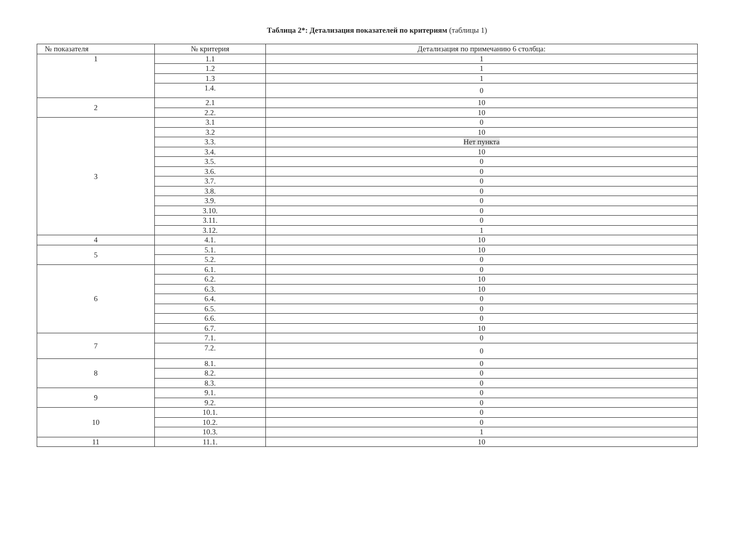Таблица 2*: Детализация показателей по критериям (таблицы 1)
| № показателя | № критерия | Детализация по примечанию 6 столбца: |
| --- | --- | --- |
| 1 | 1.1 | 1 |
| | 1.2 | 1 |
| | 1.3 | 1 |
| | 1.4. | 0 |
| 2 | 2.1 | 10 |
| | 2.2. | 10 |
| 3 | 3.1 | 0 |
| | 3.2 | 10 |
| | 3.3. | Нет пункта |
| | 3.4. | 10 |
| | 3.5. | 0 |
| | 3.6. | 0 |
| | 3.7. | 0 |
| | 3.8. | 0 |
| | 3.9. | 0 |
| | 3.10. | 0 |
| | 3.11. | 0 |
| | 3.12. | 1 |
| 4 | 4.1. | 10 |
| 5 | 5.1. | 10 |
| | 5.2. | 0 |
| 6 | 6.1. | 0 |
| | 6.2. | 10 |
| | 6.3. | 10 |
| | 6.4. | 0 |
| | 6.5. | 0 |
| | 6.6. | 0 |
| | 6.7. | 10 |
| 7 | 7.1. | 0 |
| | 7.2. | 0 |
| 8 | 8.1. | 0 |
| | 8.2. | 0 |
| | 8.3. | 0 |
| 9 | 9.1. | 0 |
| | 9.2. | 0 |
| 10 | 10.1. | 0 |
| | 10.2. | 0 |
| | 10.3. | 1 |
| 11 | 11.1. | 10 |